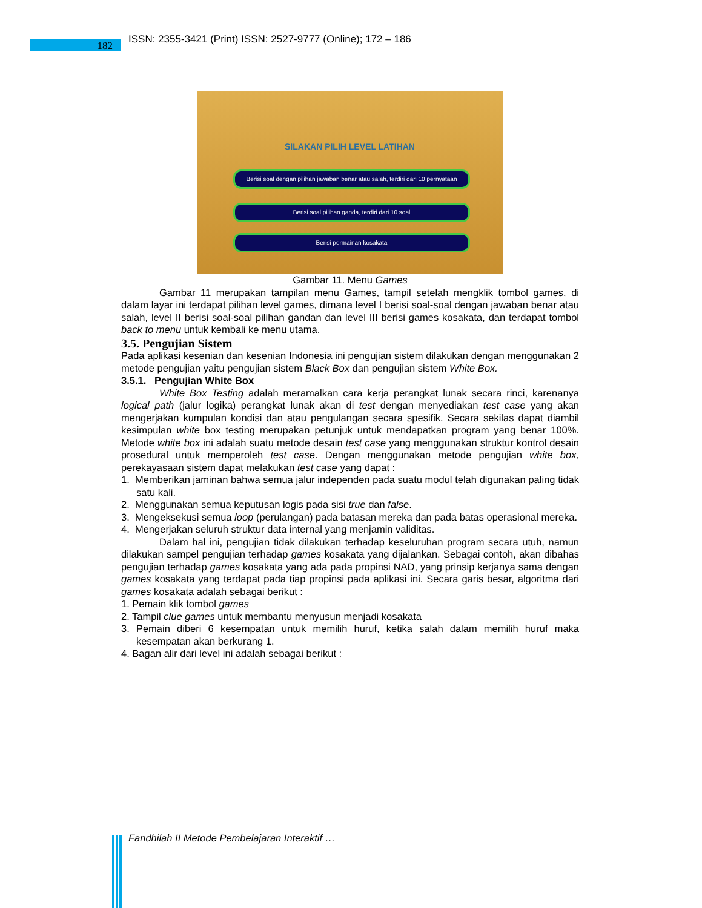182
ISSN: 2355-3421 (Print) ISSN: 2527-9777 (Online); 172 – 186
SILAKAN PILIH LEVEL LATIHAN
Berisi soal dengan pilihan jawaban benar atau salah, terdiri dari 10 pernyataan
Berisi soal pilihan ganda, terdiri dari 10 soal
Berisi permainan kosakata
Gambar 11. Menu Games
Gambar 11 merupakan tampilan menu Games, tampil setelah mengklik tombol games, di dalam layar ini terdapat pilihan level games, dimana level I berisi soal-soal dengan jawaban benar atau salah, level II berisi soal-soal pilihan gandan dan level III berisi games kosakata, dan terdapat tombol back to menu untuk kembali ke menu utama.
3.5. Pengujian Sistem
Pada aplikasi kesenian dan kesenian Indonesia ini pengujian sistem dilakukan dengan menggunakan 2 metode pengujian yaitu pengujian sistem Black Box dan pengujian sistem White Box.
3.5.1. Pengujian White Box
White Box Testing adalah meramalkan cara kerja perangkat lunak secara rinci, karenanya logical path (jalur logika) perangkat lunak akan di test dengan menyediakan test case yang akan mengerjakan kumpulan kondisi dan atau pengulangan secara spesifik. Secara sekilas dapat diambil kesimpulan white box testing merupakan petunjuk untuk mendapatkan program yang benar 100%. Metode white box ini adalah suatu metode desain test case yang menggunakan struktur kontrol desain prosedural untuk memperoleh test case. Dengan menggunakan metode pengujian white box, perekayasaan sistem dapat melakukan test case yang dapat :
1. Memberikan jaminan bahwa semua jalur independen pada suatu modul telah digunakan paling tidak satu kali.
2. Menggunakan semua keputusan logis pada sisi true dan false.
3. Mengeksekusi semua loop (perulangan) pada batasan mereka dan pada batas operasional mereka.
4. Mengerjakan seluruh struktur data internal yang menjamin validitas.
Dalam hal ini, pengujian tidak dilakukan terhadap keseluruhan program secara utuh, namun dilakukan sampel pengujian terhadap games kosakata yang dijalankan. Sebagai contoh, akan dibahas pengujian terhadap games kosakata yang ada pada propinsi NAD, yang prinsip kerjanya sama dengan games kosakata yang terdapat pada tiap propinsi pada aplikasi ini. Secara garis besar, algoritma dari games kosakata adalah sebagai berikut :
1. Pemain klik tombol games
2. Tampil clue games untuk membantu menyusun menjadi kosakata
3. Pemain diberi 6 kesempatan untuk memilih huruf, ketika salah dalam memilih huruf maka kesempatan akan berkurang 1.
4. Bagan alir dari level ini adalah sebagai berikut :
Fandhilah II Metode Pembelajaran Interaktif …